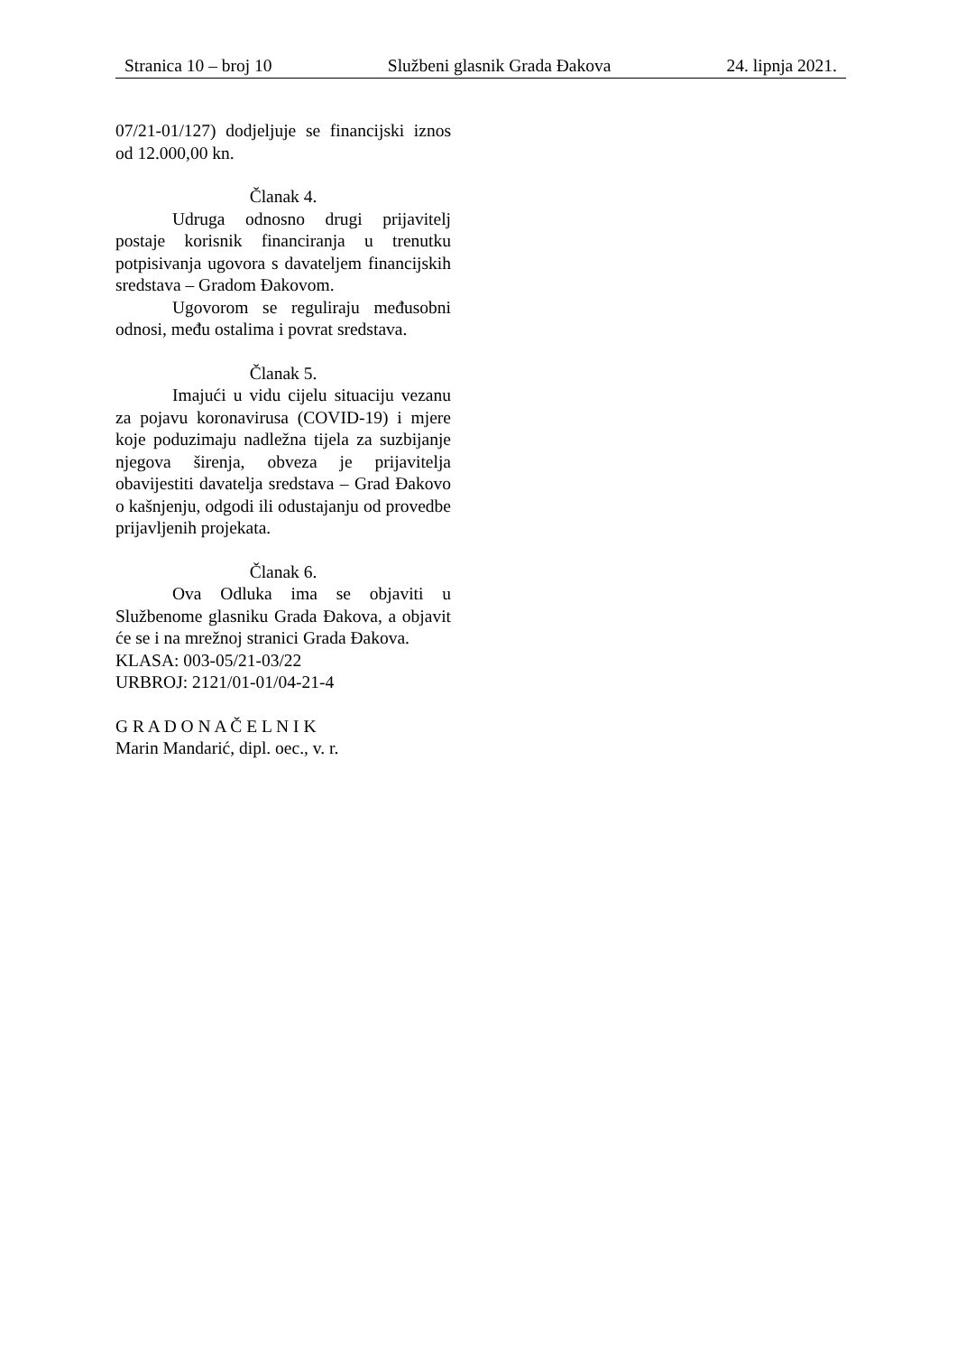Stranica 10 – broj 10 Službeni glasnik Grada Đakova 24. lipnja 2021.
07/21-01/127) dodjeljuje se financijski iznos od 12.000,00 kn.
Članak 4.
Udruga odnosno drugi prijavitelj postaje korisnik financiranja u trenutku potpisivanja ugovora s davateljem financijskih sredstava – Gradom Đakovom.
Ugovorom se reguliraju međusobni odnosi, među ostalima i povrat sredstava.
Članak 5.
Imajući u vidu cijelu situaciju vezanu za pojavu koronavirusa (COVID-19) i mjere koje poduzimaju nadležna tijela za suzbijanje njegova širenja, obveza je prijavitelja obavijestiti davatelja sredstava – Grad Đakovo o kašnjenju, odgodi ili odustajanju od provedbe prijavljenih projekata.
Članak 6.
Ova Odluka ima se objaviti u Službenome glasniku Grada Đakova, a objavit će se i na mrežnoj stranici Grada Đakova.
KLASA: 003-05/21-03/22
URBROJ: 2121/01-01/04-21-4
G R A D O N A Č E L N I K
Marin Mandarić, dipl. oec., v. r.